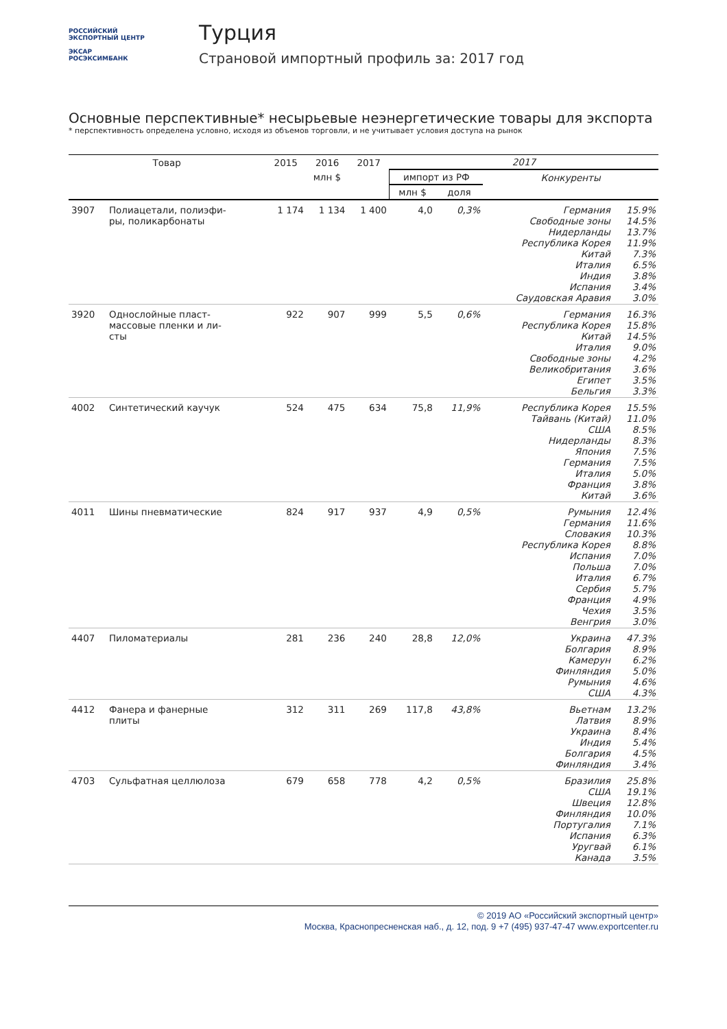РОССИЙСКИЙ
ЭКСПОРТНЫЙ ЦЕНТР
ЭКСАР
РОСЭКСИМБАНК
Турция
Страновой импортный профиль за: 2017 год
Основные перспективные* несырьевые неэнергетические товары для экспорта
* перспективность определена условно, исходя из объемов торговли, и не учитывает условия доступа на рынок
| Товар | | 2015 | 2016 | 2017 | 2017 | | | |
| --- | --- | --- | --- | --- | --- | --- | --- | --- |
| | | млн $ | | | импорт из РФ | | Конкуренты | |
| | | | | | млн $ | доля | | |
| 3907 | Полиацетали, полиэфи- ры, поликарбонаты | 1 174 | 1 134 | 1 400 | 4,0 | 0,3% | Германия Свободные зоны Нидерланды Республика Корея Китай Италия Индия Испания Саудовская Аравия | 15.9% 14.5% 13.7% 11.9% 7.3% 6.5% 3.8% 3.4% 3.0% |
| 3920 | Однослойные пласт- массовые пленки и ли- сты | 922 | 907 | 999 | 5,5 | 0,6% | Германия Республика Корея Китай Италия Свободные зоны Великобритания Египет Бельгия | 16.3% 15.8% 14.5% 9.0% 4.2% 3.6% 3.5% 3.3% |
| 4002 | Синтетический каучук | 524 | 475 | 634 | 75,8 | 11,9% | Республика Корея Тайвань (Китай) США Нидерланды Япония Германия Италия Франция Китай | 15.5% 11.0% 8.5% 8.3% 7.5% 7.5% 5.0% 3.8% 3.6% |
| 4011 | Шины пневматические | 824 | 917 | 937 | 4,9 | 0,5% | Румыния Германия Словакия Республика Корея Испания Польша Италия Сербия Франция Чехия Венгрия | 12.4% 11.6% 10.3% 8.8% 7.0% 7.0% 6.7% 5.7% 4.9% 3.5% 3.0% |
| 4407 | Пиломатериалы | 281 | 236 | 240 | 28,8 | 12,0% | Украина Болгария Камерун Финляндия Румыния США | 47.3% 8.9% 6.2% 5.0% 4.6% 4.3% |
| 4412 | Фанера и фанерные плиты | 312 | 311 | 269 | 117,8 | 43,8% | Вьетнам Латвия Украина Индия Болгария Финляндия | 13.2% 8.9% 8.4% 5.4% 4.5% 3.4% |
| 4703 | Сульфатная целлюлоза | 679 | 658 | 778 | 4,2 | 0,5% | Бразилия США Швеция Финляндия Португалия Испания Уругвай Канада | 25.8% 19.1% 12.8% 10.0% 7.1% 6.3% 6.1% 3.5% |
© 2019 АО «Российский экспортный центр»
Москва, Краснопресненская наб., д. 12, под. 9 +7 (495) 937-47-47 www.exportcenter.ru